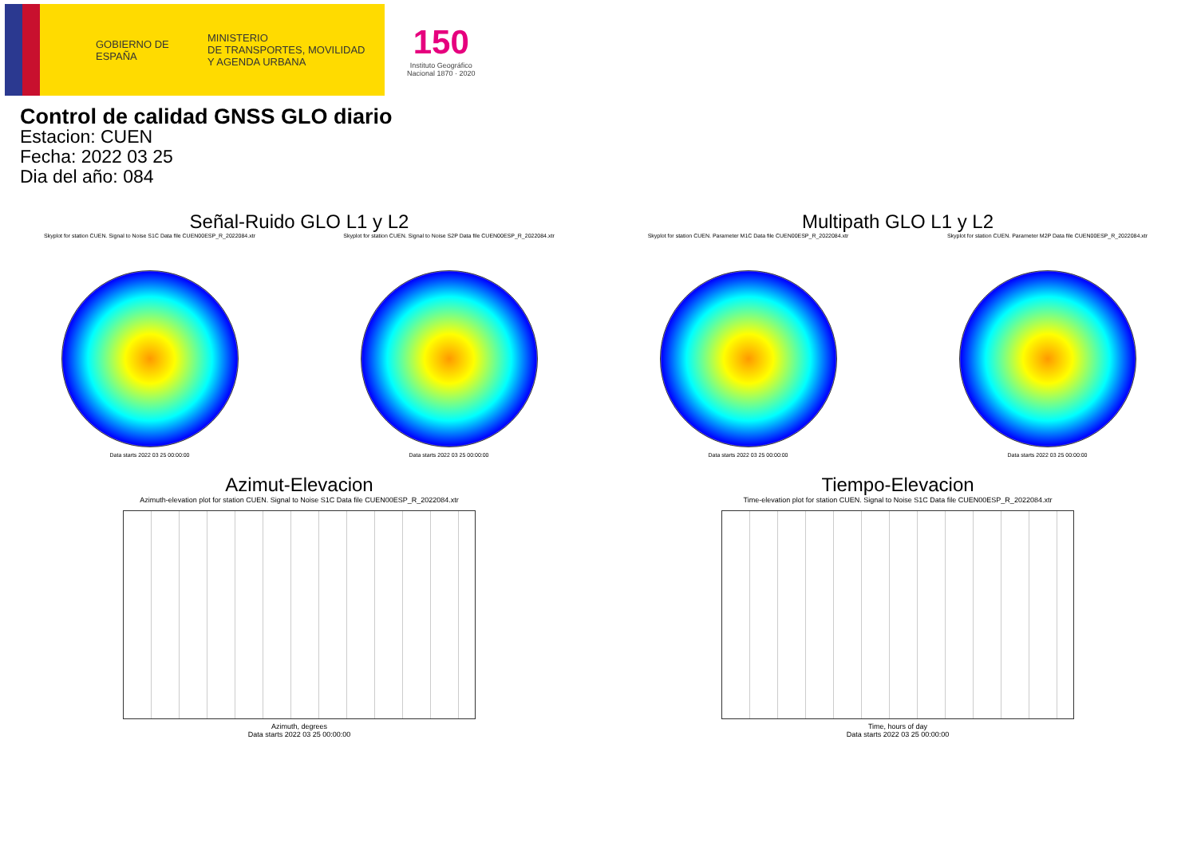GOBIERNO DE ESPAÑA
MINISTERIO
DE TRANSPORTES, MOVILIDAD
Y AGENDA URBANA
150
Instituto Geográfico
Nacional 1870 · 2020
Control de calidad GNSS GLO diario
Estacion: CUEN
Fecha: 2022 03 25
Dia del año: 084
Señal-Ruido GLO L1 y L2
Skyplot for station CUEN. Signal to Noise S1C Data file CUEN00ESP_R_2022084.xtr
Data starts 2022 03 25 00:00:00
Skyplot for station CUEN. Signal to Noise S2P Data file CUEN00ESP_R_2022084.xtr
Data starts 2022 03 25 00:00:00
Multipath GLO L1 y L2
Skyplot for station CUEN. Parameter M1C Data file CUEN00ESP_R_2022084.xtr
Data starts 2022 03 25 00:00:00
Skyplot for station CUEN. Parameter M2P Data file CUEN00ESP_R_2022084.xtr
Data starts 2022 03 25 00:00:00
Azimut-Elevacion
Azimuth-elevation plot for station CUEN. Signal to Noise S1C Data file CUEN00ESP_R_2022084.xtr
Azimuth, degrees
Data starts 2022 03 25 00:00:00
Tiempo-Elevacion
Time-elevation plot for station CUEN. Signal to Noise S1C Data file CUEN00ESP_R_2022084.xtr
Time, hours of day
Data starts 2022 03 25 00:00:00